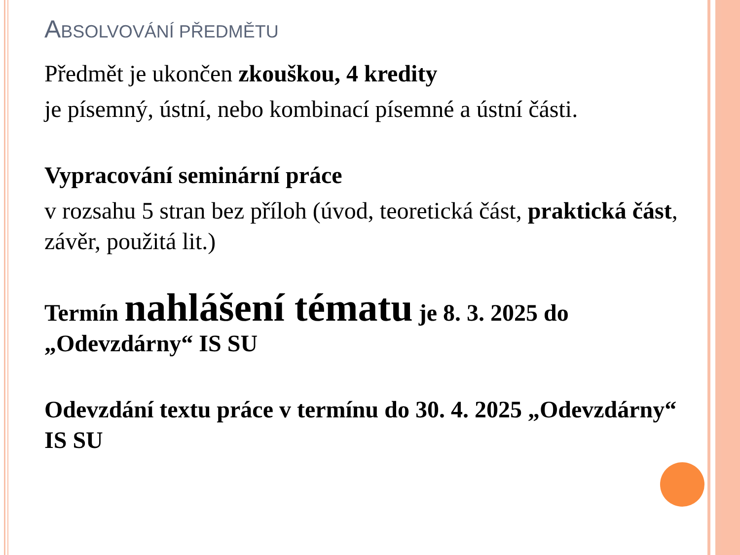ABSOLVOVÁNÍ PŘEDMĚTU
Předmět je ukončen zkouškou, 4 kredity
je písemný, ústní, nebo kombinací písemné a ústní části.
Vypracování seminární práce
v rozsahu 5 stran bez příloh (úvod, teoretická část, praktická část, závěr, použitá lit.)
Termín nahlášení tématu je 8. 3. 2025 do „Odevzdárny“ IS SU
Odevzdání textu práce v termínu do 30. 4. 2025 „Odevzdárny“ IS SU